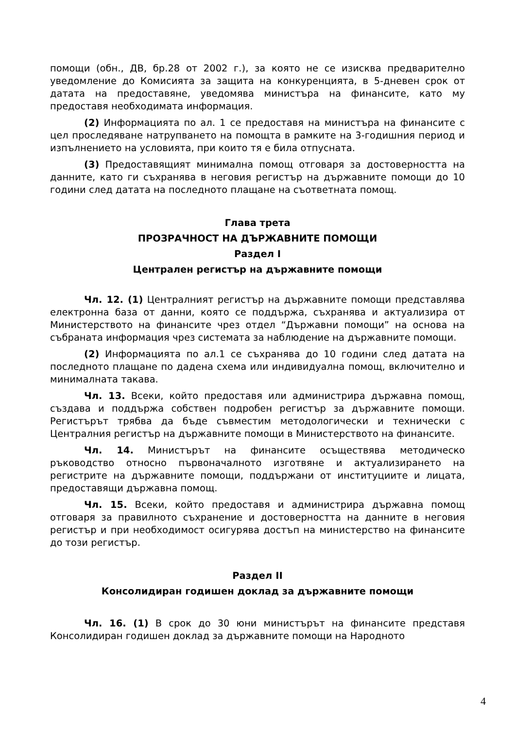помощи (обн., ДВ, бр.28 от 2002 г.), за която не се изисква предварително уведомление до Комисията за защита на конкуренцията, в 5-дневен срок от датата на предоставяне, уведомява министъра на финансите, като му предоставя необходимата информация.
(2) Информацията по ал. 1 се предоставя на министъра на финансите с цел проследяване натрупването на помощта в рамките на 3-годишния период и изпълнението на условията, при които тя е била отпусната.
(3) Предоставящият минимална помощ отговаря за достоверността на данните, като ги съхранява в неговия регистър на държавните помощи до 10 години след датата на последното плащане на съответната помощ.
Глава трета
ПРОЗРАЧНОСТ НА ДЪРЖАВНИТЕ ПОМОЩИ
Раздел I
Централен регистър на държавните помощи
Чл. 12. (1) Централният регистър на държавните помощи представлява електронна база от данни, която се поддържа, съхранява и актуализира от Министерството на финансите чрез отдел “Държавни помощи” на основа на събраната информация чрез системата за наблюдение на държавните помощи.
(2) Информацията по ал.1 се съхранява до 10 години след датата на последното плащане по дадена схема или индивидуална помощ, включително и минималната такава.
Чл. 13. Всеки, който предоставя или администрира държавна помощ, създава и поддържа собствен подробен регистър за държавните помощи. Регистърът трябва да бъде съвместим методологически и технически с Централния регистър на държавните помощи в Министерството на финансите.
Чл. 14. Министърът на финансите осъществява методическо ръководство относно първоначалното изготвяне и актуализирането на регистрите на държавните помощи, поддържани от институциите и лицата, предоставящи държавна помощ.
Чл. 15. Всеки, който предоставя и администрира държавна помощ отговаря за правилното съхранение и достоверността на данните в неговия регистър и при необходимост осигурява достъп на министерство на финансите до този регистър.
Раздел II
Консолидиран годишен доклад за държавните помощи
Чл. 16. (1) В срок до 30 юни министърът на финансите представя Консолидиран годишен доклад за държавните помощи на Народното
4